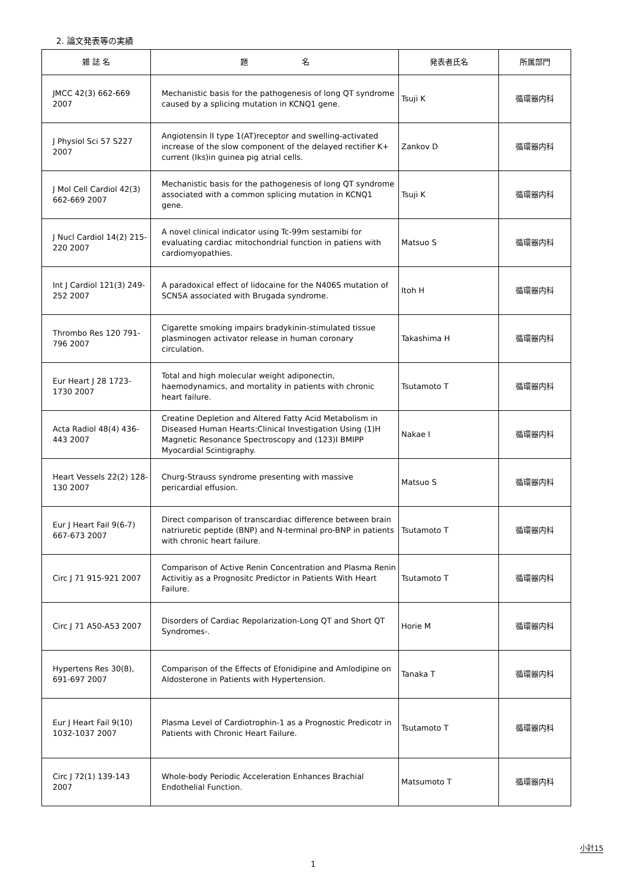2. 論文発表等の実績
| 雑 誌 名 | 題 名 | 発表者氏名 | 所属部門 |
| --- | --- | --- | --- |
| JMCC 42(3) 662-669 2007 | Mechanistic basis for the pathogenesis of long QT syndrome caused by a splicing mutation in KCNQ1 gene. | Tsuji K | 循環器内科 |
| J Physiol Sci 57 S227 2007 | Angiotensin II type 1(AT)receptor and swelling-activated increase of the slow component of the delayed rectifier K+ current (Iks)in guinea pig atrial cells. | Zankov D | 循環器内科 |
| J Mol Cell Cardiol 42(3) 662-669 2007 | Mechanistic basis for the pathogenesis of long QT syndrome associated with a common splicing mutation in KCNQ1 gene. | Tsuji K | 循環器内科 |
| J Nucl Cardiol 14(2) 215-220 2007 | A novel clinical indicator using Tc-99m sestamibi for evaluating cardiac mitochondrial function in patiens with cardiomyopathies. | Matsuo S | 循環器内科 |
| Int J Cardiol 121(3) 249-252 2007 | A paradoxical effect of lidocaine for the N406S mutation of SCN5A associated with Brugada syndrome. | Itoh H | 循環器内科 |
| Thrombo Res 120 791-796 2007 | Cigarette smoking impairs bradykinin-stimulated tissue plasminogen activator release in human coronary circulation. | Takashima H | 循環器内科 |
| Eur Heart J 28 1723-1730 2007 | Total and high molecular weight adiponectin, haemodynamics, and mortality in patients with chronic heart failure. | Tsutamoto T | 循環器内科 |
| Acta Radiol 48(4) 436-443 2007 | Creatine Depletion and Altered Fatty Acid Metabolism in Diseased Human Hearts:Clinical Investigation Using (1)H Magnetic Resonance Spectroscopy and (123)I BMIPP Myocardial Scintigraphy. | Nakae I | 循環器内科 |
| Heart Vessels 22(2) 128-130 2007 | Churg-Strauss syndrome presenting with massive pericardial effusion. | Matsuo S | 循環器内科 |
| Eur J Heart Fail 9(6-7) 667-673 2007 | Direct comparison of transcardiac difference between brain natriuretic peptide (BNP) and N-terminal pro-BNP in patients with chronic heart failure. | Tsutamoto T | 循環器内科 |
| Circ J 71 915-921 2007 | Comparison of Active Renin Concentration and Plasma Renin Activitiy as a Prognositc Predictor in Patients With Heart Failure. | Tsutamoto T | 循環器内科 |
| Circ J 71 A50-A53 2007 | Disorders of Cardiac Repolarization-Long QT and Short QT Syndromes-. | Horie M | 循環器内科 |
| Hypertens Res 30(8), 691-697 2007 | Comparison of the Effects of Efonidipine and Amlodipine on Aldosterone in Patients with Hypertension. | Tanaka T | 循環器内科 |
| Eur J Heart Fail 9(10) 1032-1037 2007 | Plasma Level of Cardiotrophin-1 as a Prognostic Predicotr in Patients with Chronic Heart Failure. | Tsutamoto T | 循環器内科 |
| Circ J 72(1) 139-143 2007 | Whole-body Periodic Acceleration Enhances Brachial Endothelial Function. | Matsumoto T | 循環器内科 |
小計15
1